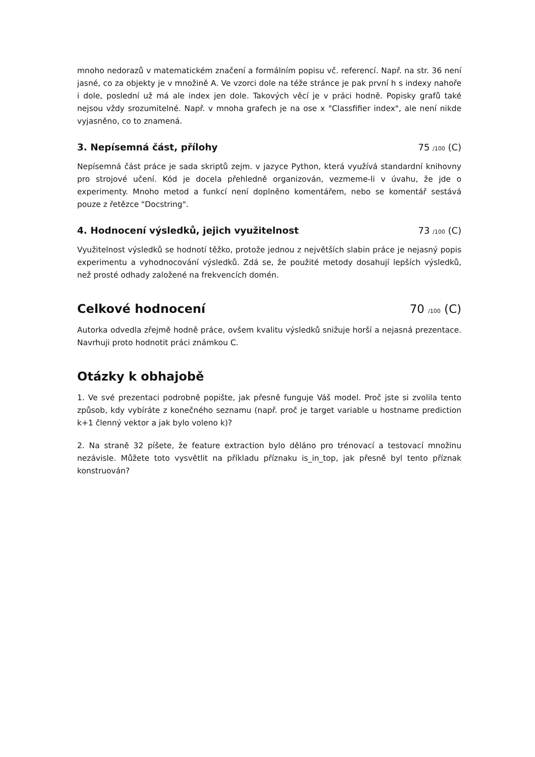mnoho nedorazů v matematickém značení a formálním popisu vč. referencí. Např. na str. 36 není jasné, co za objekty je v množině A. Ve vzorci dole na téže stránce je pak první h s indexy nahoře i dole, poslední už má ale index jen dole. Takových věcí je v práci hodně. Popisky grafů také nejsou vždy srozumitelné. Např. v mnoha grafech je na ose x "Classfifier index", ale není nikde vyjasněno, co to znamená.
3. Nepísemná část, přílohy 75 /100 (C)
Nepísemná část práce je sada skriptů zejm. v jazyce Python, která využívá standardní knihovny pro strojové učení. Kód je docela přehledně organizován, vezmeme-li v úvahu, že jde o experimenty. Mnoho metod a funkcí není doplněno komentářem, nebo se komentář sestává pouze z řetězce "Docstring".
4. Hodnocení výsledků, jejich využitelnost 73 /100 (C)
Využitelnost výsledků se hodnotí těžko, protože jednou z největších slabin práce je nejasný popis experimentu a vyhodnocování výsledků. Zdá se, že použité metody dosahují lepších výsledků, než prosté odhady založené na frekvencích domén.
Celkové hodnocení 70 /100 (C)
Autorka odvedla zřejmě hodně práce, ovšem kvalitu výsledků snižuje horší a nejasná prezentace. Navrhuji proto hodnotit práci známkou C.
Otázky k obhajobě
1. Ve své prezentaci podrobně popište, jak přesně funguje Váš model. Proč jste si zvolila tento způsob, kdy vybíráte z konečného seznamu (např. proč je target variable u hostname prediction k+1 členný vektor a jak bylo voleno k)?
2. Na straně 32 píšete, že feature extraction bylo děláno pro trénovací a testovací množinu nezávisle. Můžete toto vysvětlit na příkladu příznaku is_in_top, jak přesně byl tento příznak konstruován?